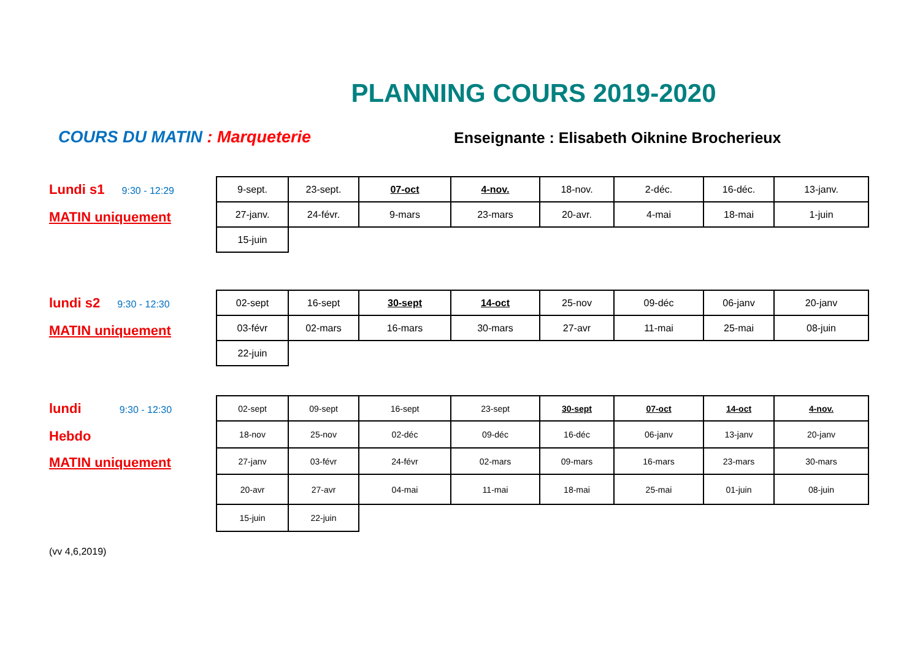PLANNING COURS 2019-2020
COURS DU MATIN : Marqueterie
Enseignante : Elisabeth Oiknine Brocherieux
Lundi s1 9:30 - 12:29
MATIN uniquement
| 9-sept. | 23-sept. | 07-oct | 4-nov. | 18-nov. | 2-déc. | 16-déc. | 13-janv. |
| 27-janv. | 24-févr. | 9-mars | 23-mars | 20-avr. | 4-mai | 18-mai | 1-juin |
| 15-juin | | | | | | | |
lundi s2 9:30 - 12:30
MATIN uniquement
| 02-sept | 16-sept | 30-sept | 14-oct | 25-nov | 09-déc | 06-janv | 20-janv |
| 03-févr | 02-mars | 16-mars | 30-mars | 27-avr | 11-mai | 25-mai | 08-juin |
| 22-juin | | | | | | | |
lundi 9:30 - 12:30
Hebdo
MATIN uniquement
| 02-sept | 09-sept | 16-sept | 23-sept | 30-sept | 07-oct | 14-oct | 4-nov. |
| 18-nov | 25-nov | 02-déc | 09-déc | 16-déc | 06-janv | 13-janv | 20-janv |
| 27-janv | 03-févr | 24-févr | 02-mars | 09-mars | 16-mars | 23-mars | 30-mars |
| 20-avr | 27-avr | 04-mai | 11-mai | 18-mai | 25-mai | 01-juin | 08-juin |
| 15-juin | 22-juin | | | | | | |
(vv 4,6,2019)